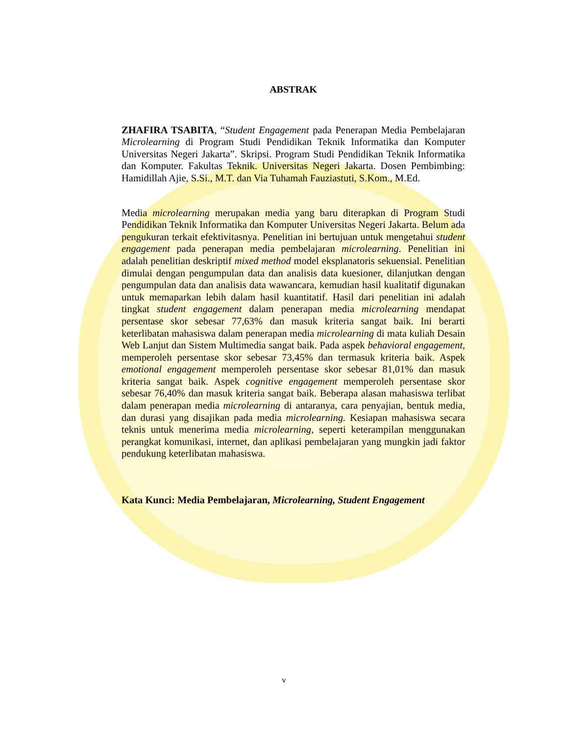ABSTRAK
ZHAFIRA TSABITA, “Student Engagement pada Penerapan Media Pembelajaran Microlearning di Program Studi Pendidikan Teknik Informatika dan Komputer Universitas Negeri Jakarta”. Skripsi. Program Studi Pendidikan Teknik Informatika dan Komputer. Fakultas Teknik. Universitas Negeri Jakarta. Dosen Pembimbing: Hamidillah Ajie, S.Si., M.T. dan Via Tuhamah Fauziastuti, S.Kom., M.Ed.
Media microlearning merupakan media yang baru diterapkan di Program Studi Pendidikan Teknik Informatika dan Komputer Universitas Negeri Jakarta. Belum ada pengukuran terkait efektivitasnya. Penelitian ini bertujuan untuk mengetahui student engagement pada penerapan media pembelajaran microlearning. Penelitian ini adalah penelitian deskriptif mixed method model eksplanatoris sekuensial. Penelitian dimulai dengan pengumpulan data dan analisis data kuesioner, dilanjutkan dengan pengumpulan data dan analisis data wawancara, kemudian hasil kualitatif digunakan untuk memaparkan lebih dalam hasil kuantitatif. Hasil dari penelitian ini adalah tingkat student engagement dalam penerapan media microlearning mendapat persentase skor sebesar 77,63% dan masuk kriteria sangat baik. Ini berarti keterlibatan mahasiswa dalam penerapan media microlearning di mata kuliah Desain Web Lanjut dan Sistem Multimedia sangat baik. Pada aspek behavioral engagement, memperoleh persentase skor sebesar 73,45% dan termasuk kriteria baik. Aspek emotional engagement memperoleh persentase skor sebesar 81,01% dan masuk kriteria sangat baik. Aspek cognitive engagement memperoleh persentase skor sebesar 76,40% dan masuk kriteria sangat baik. Beberapa alasan mahasiswa terlibat dalam penerapan media microlearning di antaranya, cara penyajian, bentuk media, dan durasi yang disajikan pada media microlearning. Kesiapan mahasiswa secara teknis untuk menerima media microlearning, seperti keterampilan menggunakan perangkat komunikasi, internet, dan aplikasi pembelajaran yang mungkin jadi faktor pendukung keterlibatan mahasiswa.
Kata Kunci: Media Pembelajaran, Microlearning, Student Engagement
v